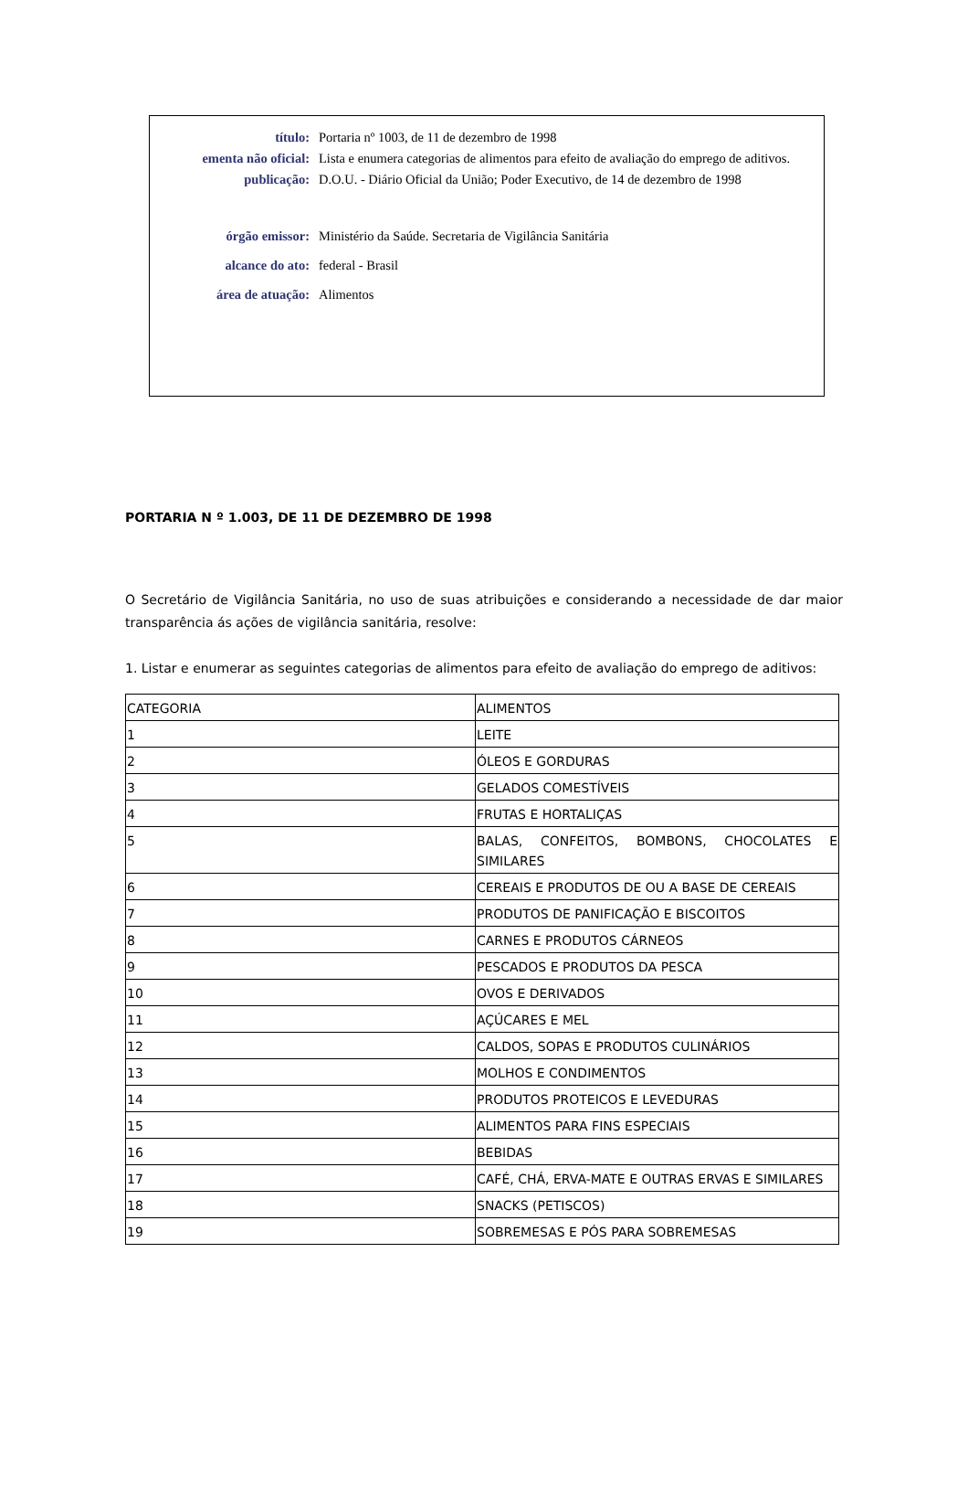| título: | Portaria nº 1003, de 11 de dezembro de 1998 |
| ementa não oficial: | Lista e enumera categorias de alimentos para efeito de avaliação do emprego de aditivos. |
| publicação: | D.O.U. - Diário Oficial da União; Poder Executivo, de 14 de dezembro de 1998 |
| órgão emissor: | Ministério da Saúde. Secretaria de Vigilância Sanitária |
| alcance do ato: | federal - Brasil |
| área de atuação: | Alimentos |
PORTARIA N º 1.003, DE 11 DE DEZEMBRO DE 1998
O Secretário de Vigilância Sanitária, no uso de suas atribuições e considerando a necessidade de dar maior transparência ás ações de vigilância sanitária, resolve:
1. Listar e enumerar as seguintes categorias de alimentos para efeito de avaliação do emprego de aditivos:
| CATEGORIA | ALIMENTOS |
| 1 | LEITE |
| 2 | ÓLEOS E GORDURAS |
| 3 | GELADOS COMESTÍVEIS |
| 4 | FRUTAS E HORTALIÇAS |
| 5 | BALAS, CONFEITOS, BOMBONS, CHOCOLATES E SIMILARES |
| 6 | CEREAIS E PRODUTOS DE OU A BASE DE CEREAIS |
| 7 | PRODUTOS DE PANIFICAÇÃO E BISCOITOS |
| 8 | CARNES E PRODUTOS CÁRNEOS |
| 9 | PESCADOS E PRODUTOS DA PESCA |
| 10 | OVOS E DERIVADOS |
| 11 | AÇÚCARES E MEL |
| 12 | CALDOS, SOPAS E PRODUTOS CULINÁRIOS |
| 13 | MOLHOS E CONDIMENTOS |
| 14 | PRODUTOS PROTEICOS E LEVEDURAS |
| 15 | ALIMENTOS PARA FINS ESPECIAIS |
| 16 | BEBIDAS |
| 17 | CAFÉ, CHÁ, ERVA-MATE E OUTRAS ERVAS E SIMILARES |
| 18 | SNACKS (PETISCOS) |
| 19 | SOBREMESAS E PÓS PARA SOBREMESAS |